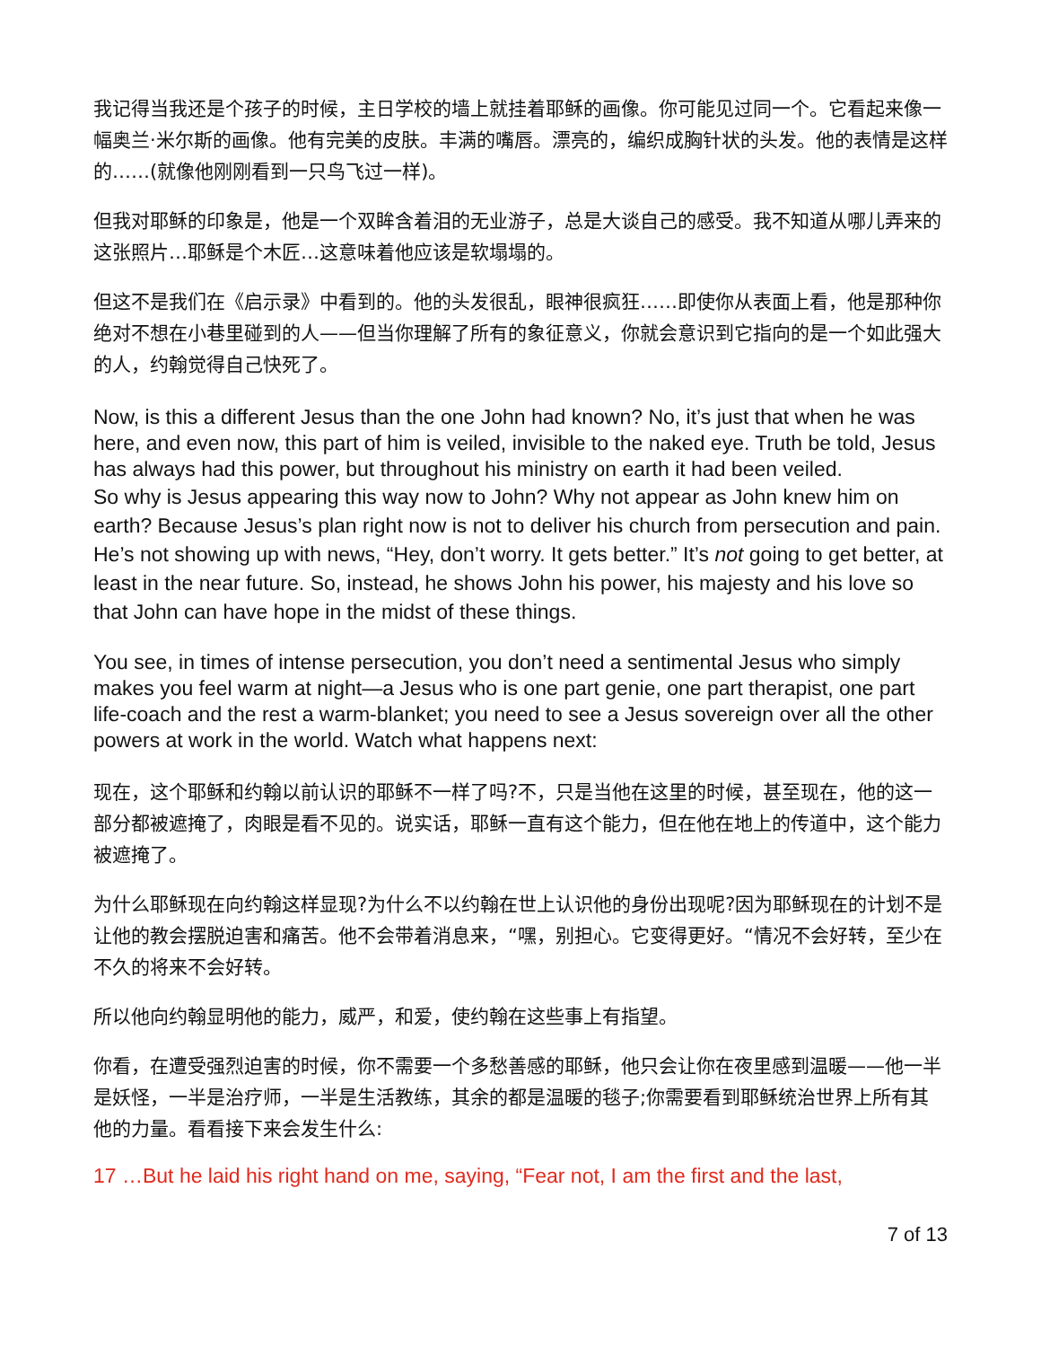我记得当我还是个孩子的时候，主日学校的墙上就挂着耶稣的画像。你可能见过同一个。它看起来像一幅奥兰·米尔斯的画像。他有完美的皮肤。丰满的嘴唇。漂亮的，编织成胸针状的头发。他的表情是这样的……(就像他刚刚看到一只鸟飞过一样)。
但我对耶稣的印象是，他是一个双眸含着泪的无业游子，总是大谈自己的感受。我不知道从哪儿弄来的这张照片…耶稣是个木匠…这意味着他应该是软塌塌的。
但这不是我们在《启示录》中看到的。他的头发很乱，眼神很疯狂……即使你从表面上看，他是那种你绝对不想在小巷里碰到的人——但当你理解了所有的象征意义，你就会意识到它指向的是一个如此强大的人，约翰觉得自己快死了。
Now, is this a different Jesus than the one John had known? No, it’s just that when he was here, and even now, this part of him is veiled, invisible to the naked eye. Truth be told, Jesus has always had this power, but throughout his ministry on earth it had been veiled.
So why is Jesus appearing this way now to John? Why not appear as John knew him on earth? Because Jesus’s plan right now is not to deliver his church from persecution and pain. He’s not showing up with news, “Hey, don’t worry. It gets better.” It’s not going to get better, at least in the near future. So, instead, he shows John his power, his majesty and his love so that John can have hope in the midst of these things.
You see, in times of intense persecution, you don’t need a sentimental Jesus who simply makes you feel warm at night—a Jesus who is one part genie, one part therapist, one part life-coach and the rest a warm-blanket; you need to see a Jesus sovereign over all the other powers at work in the world. Watch what happens next:
现在，这个耶稣和约翰以前认识的耶稣不一样了吗?不，只是当他在这里的时候，甚至现在，他的这一部分都被遮掩了，肉眼是看不见的。说实话，耶稣一直有这个能力，但在他在地上的传道中，这个能力被遮掩了。
为什么耶稣现在向约翰这样显现?为什么不以约翰在世上认识他的身份出现呢?因为耶稣现在的计划不是让他的教会摆脱迫害和痛苦。他不会带着消息来，“嘿，别担心。它变得更好。“情况不会好转，至少在不久的将来不会好转。
所以他向约翰显明他的能力，威严，和爱，使约翰在这些事上有指望。
你看，在遭受强烈迫害的时候，你不需要一个多愁善感的耶稣，他只会让你在夜里感到温暖——他一半是妖怪，一半是治疗师，一半是生活教练，其余的都是温暖的毯子;你需要看到耶稣统治世界上所有其他的力量。看看接下来会发生什么:
17 …But he laid his right hand on me, saying, “Fear not, I am the first and the last,
7 of 13